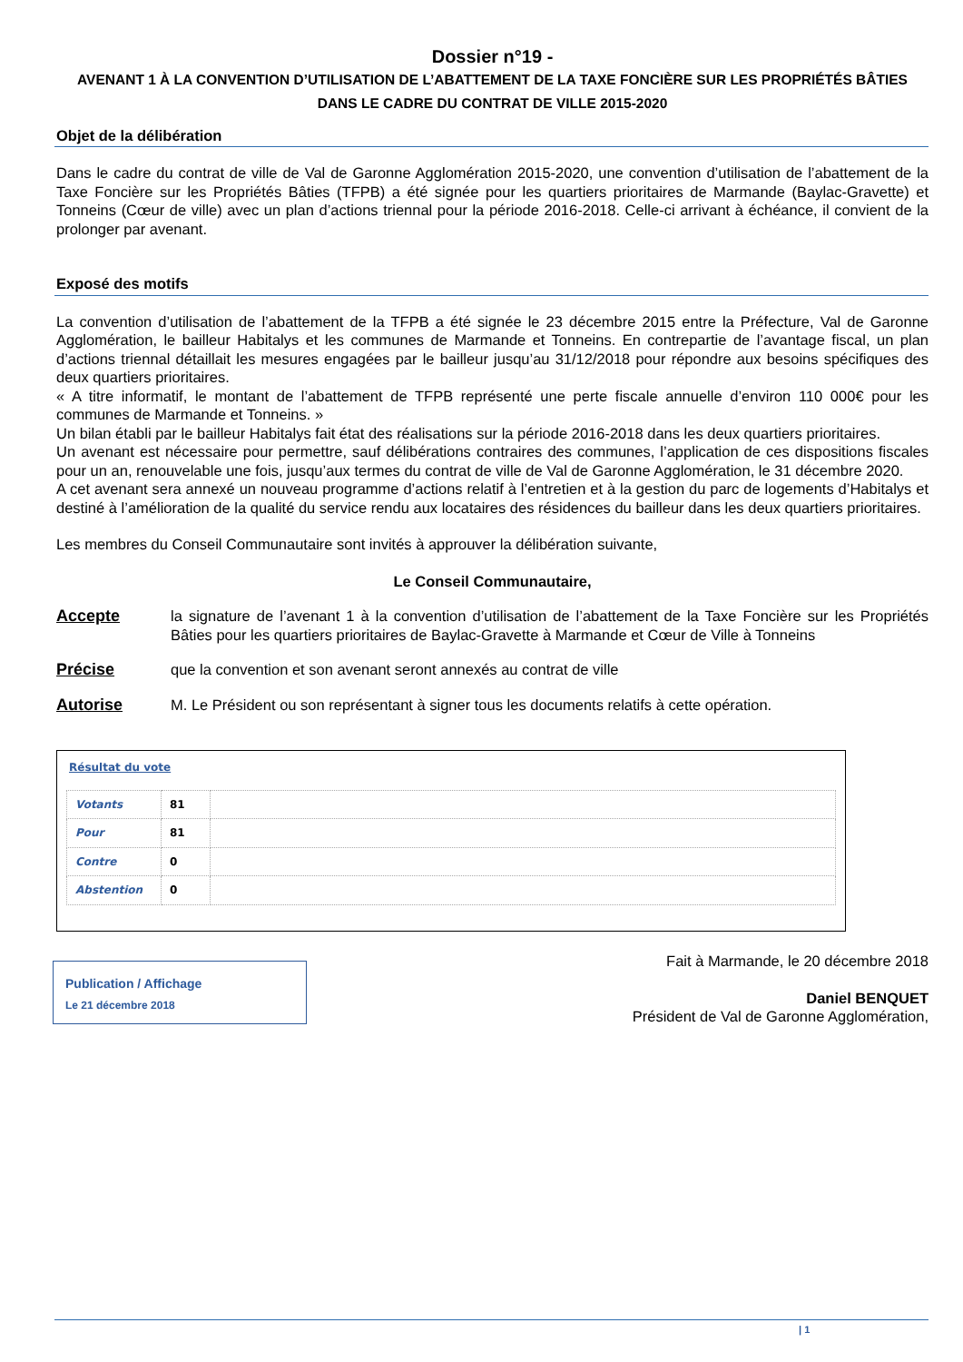Dossier n°19 -
AVENANT 1 À LA CONVENTION D’UTILISATION DE L’ABATTEMENT DE LA TAXE FONCIÈRE SUR LES PROPRIÉTÉS BÂTIES DANS LE CADRE DU CONTRAT DE VILLE 2015-2020
Objet de la délibération
Dans le cadre du contrat de ville de Val de Garonne Agglomération 2015-2020, une convention d’utilisation de l’abattement de la Taxe Foncière sur les Propriétés Bâties (TFPB) a été signée pour les quartiers prioritaires de Marmande (Baylac-Gravette) et Tonneins (Cœur de ville) avec un plan d’actions triennal pour la période 2016-2018. Celle-ci arrivant à échéance, il convient de la prolonger par avenant.
Exposé des motifs
La convention d’utilisation de l’abattement de la TFPB a été signée le 23 décembre 2015 entre la Préfecture, Val de Garonne Agglomération, le bailleur Habitalys et les communes de Marmande et Tonneins. En contrepartie de l’avantage fiscal, un plan d’actions triennal détaillait les mesures engagées par le bailleur jusqu’au 31/12/2018 pour répondre aux besoins spécifiques des deux quartiers prioritaires.
« A titre informatif, le montant de l’abattement de TFPB représenté une perte fiscale annuelle d’environ 110 000€ pour les communes de Marmande et Tonneins. »
Un bilan établi par le bailleur Habitalys fait état des réalisations sur la période 2016-2018 dans les deux quartiers prioritaires.
Un avenant est nécessaire pour permettre, sauf délibérations contraires des communes, l’application de ces dispositions fiscales pour un an, renouvelable une fois, jusqu’aux termes du contrat de ville de Val de Garonne Agglomération, le 31 décembre 2020.
A cet avenant sera annexé un nouveau programme d’actions relatif à l’entretien et à la gestion du parc de logements d’Habitalys et destiné à l’amélioration de la qualité du service rendu aux locataires des résidences du bailleur dans les deux quartiers prioritaires.
Les membres du Conseil Communautaire sont invités à approuver la délibération suivante,
Le Conseil Communautaire,
Accepte la signature de l’avenant 1 à la convention d’utilisation de l’abattement de la Taxe Foncière sur les Propriétés Bâties pour les quartiers prioritaires de Baylac-Gravette à Marmande et Cœur de Ville à Tonneins
Précise que la convention et son avenant seront annexés au contrat de ville
Autorise M. Le Président ou son représentant à signer tous les documents relatifs à cette opération.
Résultat du vote
| Votants | 81 | |
| Pour | 81 | |
| Contre | 0 | |
| Abstention | 0 | |
Publication / Affichage
Le 21 décembre 2018
Fait à Marmande, le 20 décembre 2018
Daniel BENQUET
Président de Val de Garonne Agglomération,
| 1